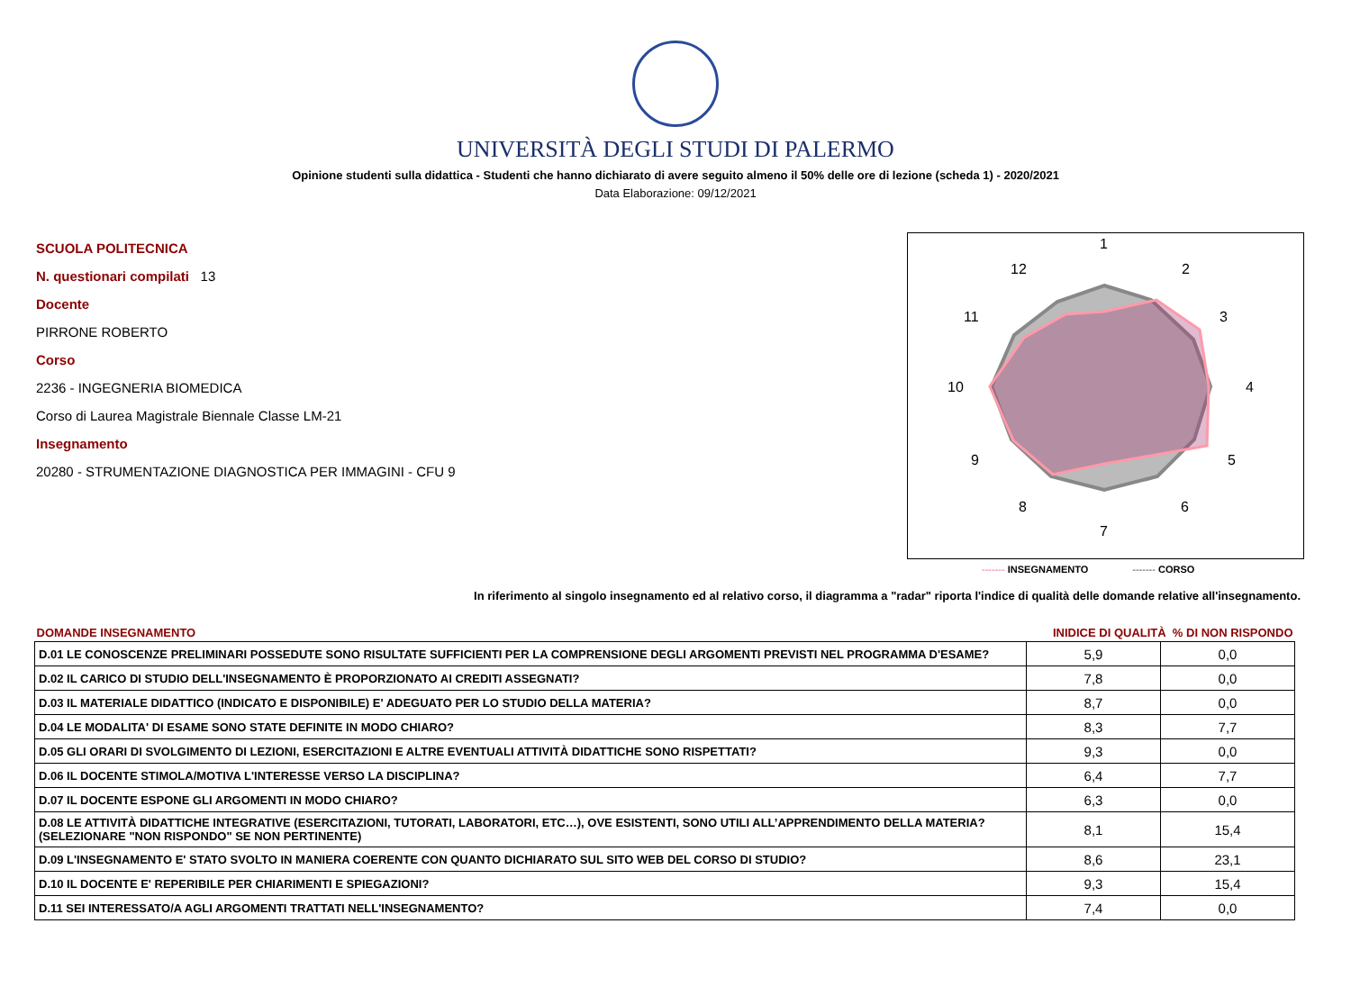UNIVERSITÀ DEGLI STUDI DI PALERMO
Opinione studenti sulla didattica - Studenti che hanno dichiarato di avere seguito almeno il 50% delle ore di lezione (scheda 1) - 2020/2021
Data Elaborazione: 09/12/2021
SCUOLA POLITECNICA
N. questionari compilati 13
Docente
PIRRONE ROBERTO
Corso
2236 - INGEGNERIA BIOMEDICA
Corso di Laurea Magistrale Biennale Classe LM-21
Insegnamento
20280 - STRUMENTAZIONE DIAGNOSTICA PER IMMAGINI - CFU 9
1
2
3
4
5
6
7
8
9
10
11
12
------- INSEGNAMENTO ------- CORSO
In riferimento al singolo insegnamento ed al relativo corso, il diagramma a "radar" riporta l'indice di qualità delle domande relative all'insegnamento.
| DOMANDE INSEGNAMENTO | INIDICE DI QUALITÀ % DI NON RISPONDO | |
| --- | --- | --- |
| D.01 LE CONOSCENZE PRELIMINARI POSSEDUTE SONO RISULTATE SUFFICIENTI PER LA COMPRENSIONE DEGLI ARGOMENTI PREVISTI NEL PROGRAMMA D'ESAME? | 5,9 | 0,0 |
| D.02 IL CARICO DI STUDIO DELL'INSEGNAMENTO È PROPORZIONATO AI CREDITI ASSEGNATI? | 7,8 | 0,0 |
| D.03 IL MATERIALE DIDATTICO (INDICATO E DISPONIBILE) E' ADEGUATO PER LO STUDIO DELLA MATERIA? | 8,7 | 0,0 |
| D.04 LE MODALITA' DI ESAME SONO STATE DEFINITE IN MODO CHIARO? | 8,3 | 7,7 |
| D.05 GLI ORARI DI SVOLGIMENTO DI LEZIONI, ESERCITAZIONI E ALTRE EVENTUALI ATTIVITÀ DIDATTICHE SONO RISPETTATI? | 9,3 | 0,0 |
| D.06 IL DOCENTE STIMOLA/MOTIVA L'INTERESSE VERSO LA DISCIPLINA? | 6,4 | 7,7 |
| D.07 IL DOCENTE ESPONE GLI ARGOMENTI IN MODO CHIARO? | 6,3 | 0,0 |
| D.08 LE ATTIVITÀ DIDATTICHE INTEGRATIVE (ESERCITAZIONI, TUTORATI, LABORATORI, ETC…), OVE ESISTENTI, SONO UTILI ALL’APPRENDIMENTO DELLA MATERIA? (SELEZIONARE "NON RISPONDO" SE NON PERTINENTE) | 8,1 | 15,4 |
| D.09 L'INSEGNAMENTO E' STATO SVOLTO IN MANIERA COERENTE CON QUANTO DICHIARATO SUL SITO WEB DEL CORSO DI STUDIO? | 8,6 | 23,1 |
| D.10 IL DOCENTE E' REPERIBILE PER CHIARIMENTI E SPIEGAZIONI? | 9,3 | 15,4 |
| D.11 SEI INTERESSATO/A AGLI ARGOMENTI TRATTATI NELL'INSEGNAMENTO? | 7,4 | 0,0 |